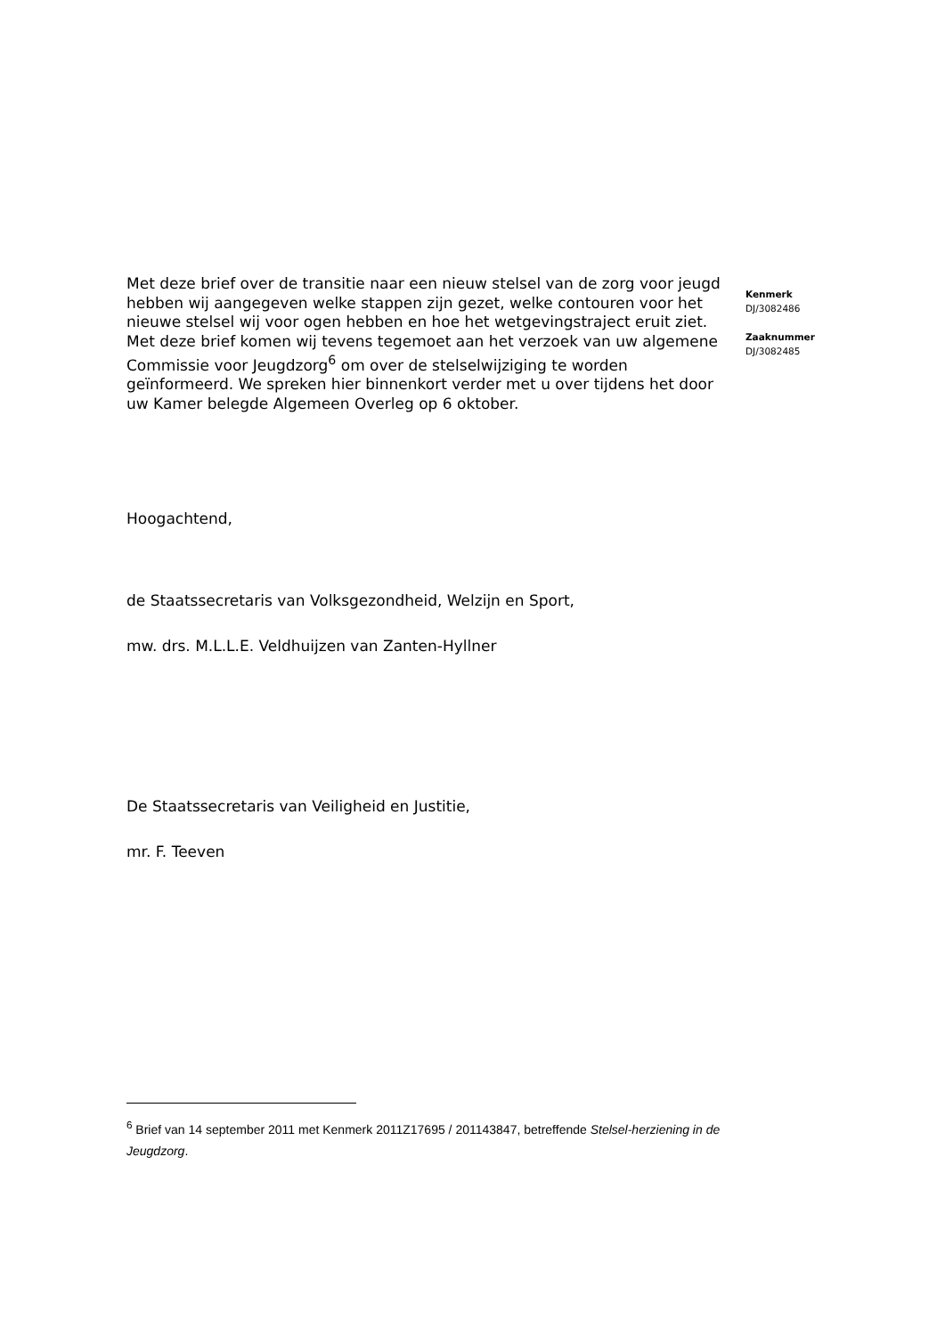Met deze brief over de transitie naar een nieuw stelsel van de zorg voor jeugd hebben wij aangegeven welke stappen zijn gezet, welke contouren voor het nieuwe stelsel wij voor ogen hebben en hoe het wetgevingstraject eruit ziet. Met deze brief komen wij tevens tegemoet aan het verzoek van uw algemene Commissie voor Jeugdzorg<sup>6</sup> om over de stelselwijziging te worden geïnformeerd. We spreken hier binnenkort verder met u over tijdens het door uw Kamer belegde Algemeen Overleg op 6 oktober.
Hoogachtend,
de Staatssecretaris van Volksgezondheid, Welzijn en Sport,
mw. drs. M.L.L.E. Veldhuijzen van Zanten-Hyllner
De Staatssecretaris van Veiligheid en Justitie,
mr. F. Teeven
Kenmerk
DJ/3082486
Zaaknummer
DJ/3082485
<sup>6</sup> Brief van 14 september 2011 met Kenmerk 2011Z17695 / 201143847, betreffende Stelsel-herziening in de Jeugdzorg.